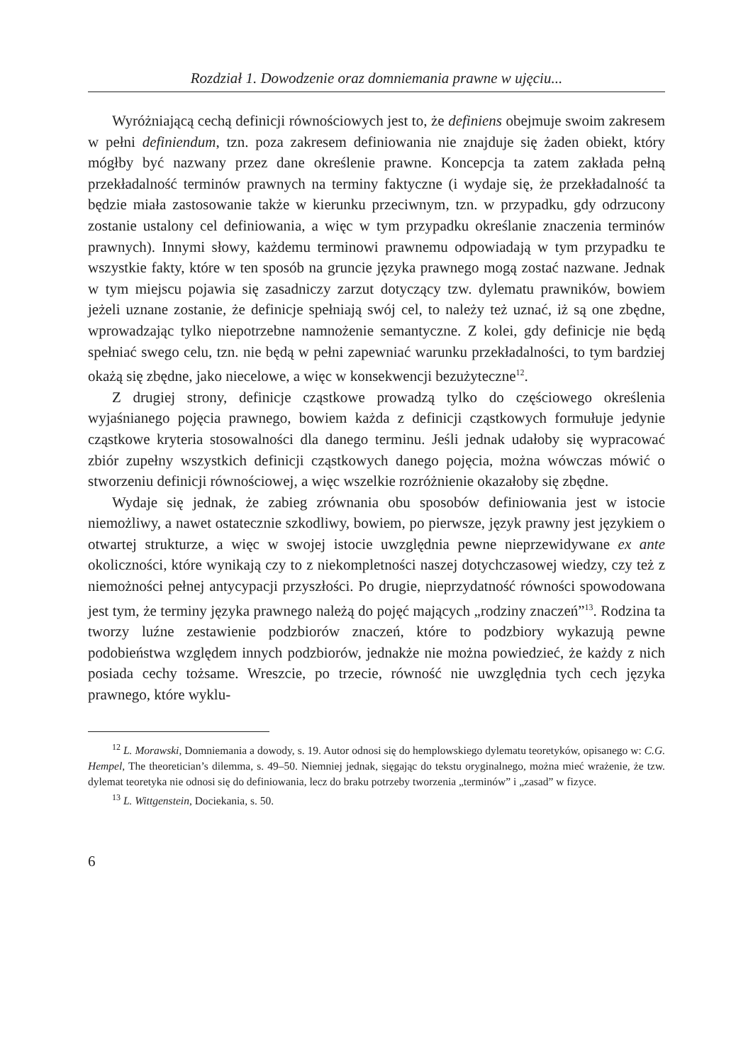Rozdział 1. Dowodzenie oraz domniemania prawne w ujęciu...
Wyróżniającą cechą definicji równościowych jest to, że definiens obejmuje swoim zakresem w pełni definiendum, tzn. poza zakresem definiowania nie znajduje się żaden obiekt, który mógłby być nazwany przez dane określenie prawne. Koncepcja ta zatem zakłada pełną przekładalność terminów prawnych na terminy faktyczne (i wydaje się, że przekładalność ta będzie miała zastosowanie także w kierunku przeciwnym, tzn. w przypadku, gdy odrzucony zostanie ustalony cel definiowania, a więc w tym przypadku określanie znaczenia terminów prawnych). Innymi słowy, każdemu terminowi prawnemu odpowiadają w tym przypadku te wszystkie fakty, które w ten sposób na gruncie języka prawnego mogą zostać nazwane. Jednak w tym miejscu pojawia się zasadniczy zarzut dotyczący tzw. dylematu prawników, bowiem jeżeli uznane zostanie, że definicje spełniają swój cel, to należy też uznać, iż są one zbędne, wprowadzając tylko niepotrzebne namnożenie semantyczne. Z kolei, gdy definicje nie będą spełniać swego celu, tzn. nie będą w pełni zapewniać warunku przekładalności, to tym bardziej okażą się zbędne, jako niecelowe, a więc w konsekwencji bezużyteczne<sup>12</sup>.
Z drugiej strony, definicje cząstkowe prowadzą tylko do częściowego określenia wyjaśnianego pojęcia prawnego, bowiem każda z definicji cząstkowych formułuje jedynie cząstkowe kryteria stosowalności dla danego terminu. Jeśli jednak udałoby się wypracować zbiór zupełny wszystkich definicji cząstkowych danego pojęcia, można wówczas mówić o stworzeniu definicji równościowej, a więc wszelkie rozróżnienie okazałoby się zbędne.
Wydaje się jednak, że zabieg zrównania obu sposobów definiowania jest w istocie niemożliwy, a nawet ostatecznie szkodliwy, bowiem, po pierwsze, język prawny jest językiem o otwartej strukturze, a więc w swojej istocie uwzględnia pewne nieprzewidywane ex ante okoliczności, które wynikają czy to z niekompletności naszej dotychczasowej wiedzy, czy też z niemożności pełnej antycypacji przyszłości. Po drugie, nieprzydatność równości spowodowana jest tym, że terminy języka prawnego należą do pojęć mających „rodziny znaczeń”<sup>13</sup>. Rodzina ta tworzy luźne zestawienie podzbiorów znaczeń, które to podzbiory wykazują pewne podobieństwa względem innych podzbiorów, jednakże nie można powiedzieć, że każdy z nich posiada cechy tożsame. Wreszcie, po trzecie, równość nie uwzględnia tych cech języka prawnego, które wyklu-
<sup>12</sup> L. Morawski, Domniemania a dowody, s. 19. Autor odnosi się do hemplowskiego dylematu teoretyków, opisanego w: C.G. Hempel, The theoretician’s dilemma, s. 49–50. Niemniej jednak, sięgając do tekstu oryginalnego, można mieć wrażenie, że tzw. dylemat teoretyka nie odnosi się do definiowania, lecz do braku potrzeby tworzenia „terminów” i „zasad” w fizyce.
<sup>13</sup> L. Wittgenstein, Dociekania, s. 50.
6